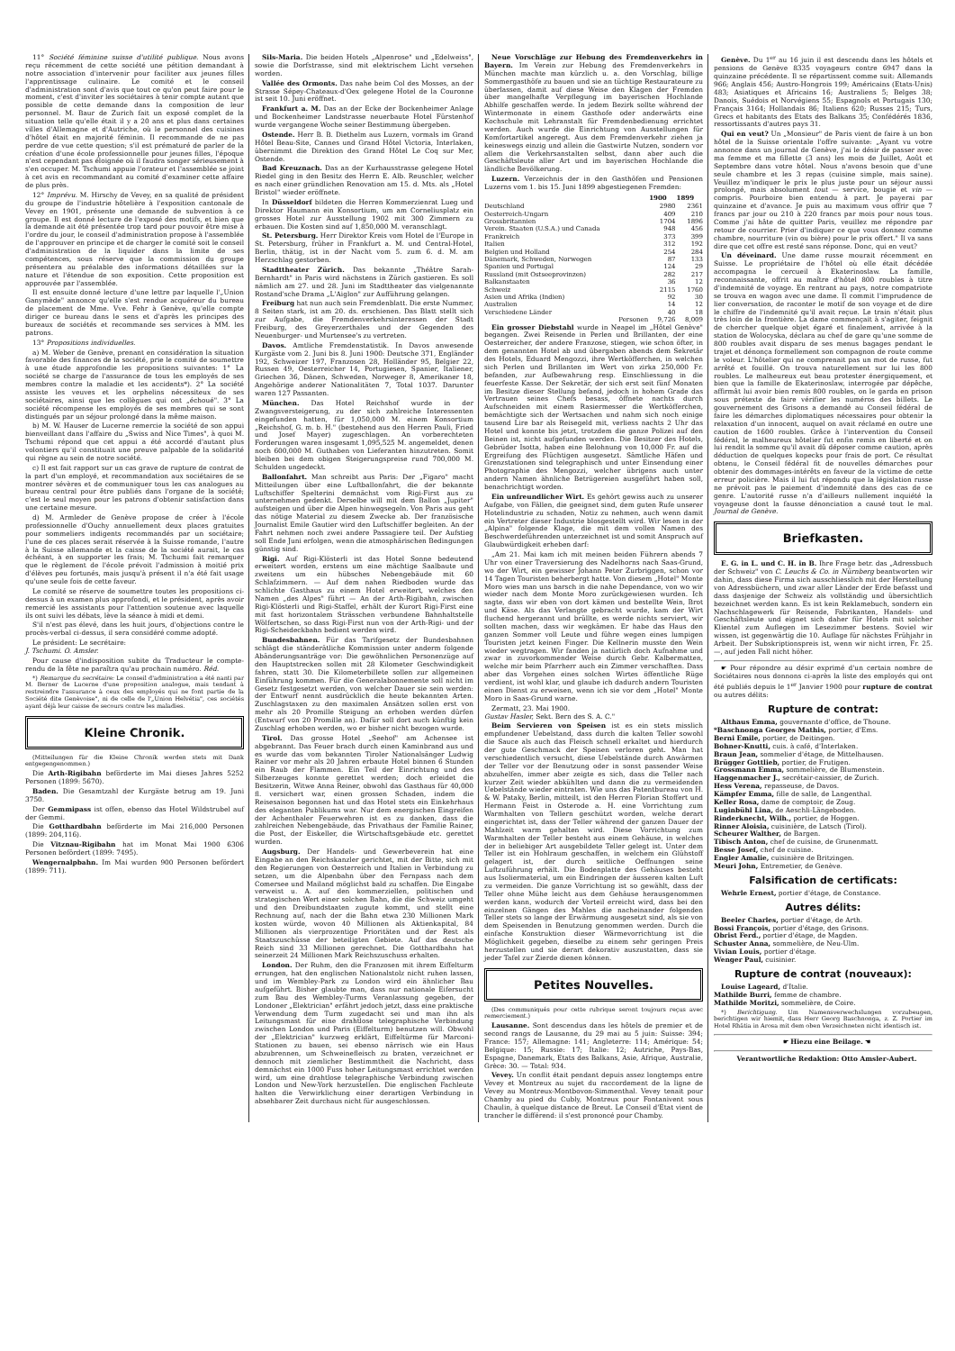11° Société féminine suisse d'utilité publique. Nous avons reçu récemment de cette société une pétition demandant à notre association d'intervenir pour faciliter aux jeunes filles l'apprentissage culinaire. Le comité et le conseil d'administration sont d'avis que tout ce qu'on peut faire pour le moment, c'est d'inviter les sociétaires à tenir compte autant que possible de cette demande dans la composition de leur personnel. M. Baur de Zurich fait un exposé complet de la situation telle qu'elle était il y a 20 ans et plus dans certaines villes d'Allemagne et d'Autriche, où le personnel des cuisines d'hôtel était en majorité féminin. Il recommande de ne pas perdre de vue cette question; s'il est prématuré de parler de la création d'une école professionnelle pour jeunes filles, l'époque n'est cependant pas éloignée où il faudra songer sérieusement à s'en occuper. M. Tschumi appuie l'orateur et l'assemblée se joint à cet avis en recommandant au comité d'examiner cette affaire de plus près.
12° Imprévu. M. Hirschy de Vevey, en sa qualité de président du groupe de l'industrie hôtelière à l'exposition cantonale de Vevey en 1901, présente une demande de subvention à ce groupe. Il est donné lecture de l'exposé des motifs, et bien que la demande ait été présentée trop tard pour pouvoir être mise à l'ordre du jour, le conseil d'administration propose à l'assemblée de l'approuver en principe et de charger le comité soit le conseil d'administration de la liquider dans la limite de ses compétences, sous réserve que la commission du groupe présentera au préalable des informations détaillées sur la nature et l'étendue de son exposition. Cette proposition est approuvée par l'assemblée.
Il est ensuite donné lecture d'une lettre par laquelle l'„Union Ganymède" annonce qu'elle s'est rendue acquéreur du bureau de placement de Mme. Vve. Fehr à Genève, qu'elle compte diriger ce bureau dans le sens et d'après les principes des bureaux de sociétés et recommande ses services à MM. les patrons.
13° Propositions individuelles.
a) M. Weber de Genève, prenant en considération la situation favorable des finances de la société, prie le comité de soumettre à une étude approfondie les propositions suivantes: 1° La société se charge de l'assurance de tous les employés de ses membres contre la maladie et les accidents*). 2° La société assiste les veuves et les orphelins nécessiteux de ses sociétaires, ainsi que les collègues qui ont „échoué". 3° La société récompense les employés de ses membres qui se sont distingués par un séjour prolongé dans la même maison.
b) M. W. Hauser de Lucerne remercie la société de son appui bienveillant dans l'affaire du „Swiss and Nice Times", à quoi M. Tschumi répond que cet appui a été accordé d'autant plus volontiers qu'il constituait une preuve palpable de la solidarité qui règne au sein de notre société.
c) Il est fait rapport sur un cas grave de rupture de contrat de la part d'un employé, et recommandation aux sociétaires de se montrer sévères et de communiquer tous les cas analogues au bureau central pour être publiés dans l'organe de la société; c'est le seul moyen pour les patrons d'obtenir satisfaction dans une certaine mesure.
d) M. Armleder de Genève propose de créer à l'école professionnelle d'Ouchy annuellement deux places gratuites pour sommeliers indigents recommandés par un sociétaire; l'une de ces places serait réservée à la Suisse romande, l'autre à la Suisse allemande et la caisse de la société aurait, le cas échéant, à en supporter les frais; M. Tschumi fait remarquer que le règlement de l'école prévoit l'admission à moitié prix d'élèves peu fortunés, mais jusqu'à présent il n'a été fait usage qu'une seule fois de cette faveur.
Le comité se réserve de soumettre toutes les propositions ci-dessus à un examen plus approfondi, et le président, après avoir remercié les assistants pour l'attention soutenue avec laquelle ils ont suivi les débats, lève la séance à midi et demi.
S'il n'est pas élevé, dans les huit jours, d'objections contre le procès-verbal ci-dessus, il sera considéré comme adopté.
Le président: Le secrétaire:
J. Tschumi. O. Amsler.
Pour cause d'indisposition subite du Traducteur le compte-rendu de la fête ne paraîtra qu'au prochain numéro. Réd.
*) Remarque du secrétaire: Le conseil d'administration a été nanti par M. Berner de Lucerne d'une proposition analogue, mais tendant à restreindre l'assurance à ceux des employés qui ne font partie de la Société dite Genèvoise", ni de celle de l'„Union Helvétia", ces sociétés ayant déjà leur caisse de secours contre les maladies.
Kleine Chronik.
(Mitteilungen für die Kleine Chronik werden stets mit Dank entgegengenommen.)
Die Arth-Rigibahn beförderte im Mai dieses Jahres 5252 Personen (1899: 5670).
Baden. Die Gesamtzahl der Kurgäste betrug am 19. Juni 3750.
Der Gemmipass ist offen, ebenso das Hotel Wildstrubel auf der Gemmi.
Die Gotthardbahn beförderte im Mai 216,000 Personen (1899: 204,116).
Die Vitznau-Rigibahn hat im Monat Mai 1900 6306 Personen befördert (1899: 7495).
Wengernalpbahn. Im Mai wurden 900 Personen befördert (1899: 711).
Sils-Maria. Die beiden Hotels „Alpenrose" und „Edelweiss", sowie die Dorfstrasse, sind mit elektrischem Licht versehen worden.
Vallée des Ormonts. Das nahe beim Col des Mosses, an der Strasse Sépey-Chateaux-d'Oex gelegene Hotel de la Couronne ist seit 10. Juni eröffnet.
Frankfurt a. M. Das an der Ecke der Bockenheimer Anlage und Bockenheimer Landstrasse neuerbaute Hotel Fürstenhof wurde vergangene Woche seiner Bestimmung übergeben.
Ostende. Herr B. B. Diethelm aus Luzern, vormals im Grand Hôtel Beau-Site, Cannes und Grand Hôtel Victoria, Interlaken, übernimmt die Direktion des Grand Hôtel Le Coq sur Mer, Ostende.
Bad Kreuznach. Das an der Kurhausstrasse gelegene Hotel Riedel ging in den Besitz des Herrn E. Alb. Reuschler, welcher es nach einer gründlichen Renovation am 15. d. Mts. als „Hotel Bristol" wieder eröffnete.
In Düsseldorf bildeten die Herren Kommerzienrat Lueg und Direktor Haumann ein Konsortium, um am Corneliusplatz ein grosses Hotel zur Ausstellung 1902 mit 300 Zimmern zu erbauen. Die Kosten sind auf 1,850,000 M. veranschlagt.
St. Petersburg. Herr Direktor Kreis vom Hotel de l'Europe in St. Petersburg, früher in Frankfurt a. M. und Central-Hotel, Berlin, thätig, ist in der Nacht vom 5. zum 6. d. M. am Herzschlag gestorben.
Stadttheater Zürich. Das bekannte „Théâtre Sarah-Bernhardt" in Paris wird nächstens in Zürich gastieren. Es soll nämlich am 27. und 28. Juni im Stadttheater das vielgenannte Rostand'sche Drama „L'Aiglon" zur Aufführung gelangen.
Freiburg hat nun auch sein Fremdenblatt. Die erste Nummer, 8 Seiten stark, ist am 20. ds. erschienen. Das Blatt stellt sich zur Aufgabe, die Fremdenverkehrsinteressen der Stadt Freiburg, des Greyerzerthales und der Gegenden des Neuenburger- und Murtensee's zu vertreten.
Davos. Amtliche Fremdenstatistik. In Davos anwesende Kurgäste vom 2. Juni bis 8. Juni 1900: Deutsche 371, Engländer 192, Schweizer 197, Franzosen 28, Holländer 95, Belgier 22, Russen 49, Oesterreicher 14, Portugiesen, Spanier, Italiener, Griechen 36, Dänen, Schweden, Norweger 8, Amerikaner 18, Angehörige anderer Nationalitäten 7, Total 1037. Darunter waren 127 Passanten.
München. Das Hotel Reichshof wurde in der Zwangsversteigerung, zu der sich zahlreiche Interessenten eingefunden hatten, für 1,050,000 M. einem Konsortium „Reichshof, G. m. b. H." (bestehend aus den Herren Pauli, Fried und Josef Mayer) zugeschlagen. An vorberechteten Forderungen waren insgesamt 1,095,525 M. angemeldet, denen noch 600,000 M. Guthaben von Lieferanten hinzutreten. Somit bleiben bei dem obigen Steigerungspreise rund 700,000 M. Schulden ungedeckt.
Ballonfahrt. Man schreibt aus Paris: Der „Figaro" macht Mitteilungen über eine Luftballonfahrt, die der bekannte Luftschiffer Spelterini demnächst vom Rigi-First aus zu unternehmen gedenkt. Derselbe will mit dem Ballon „Jupiter" aufsteigen und über die Alpen hinwegsegeln. Von Paris aus geht das nötige Material zu diesem Zwecke ab. Der französische Journalist Emile Gautier wird den Luftschiffer begleiten. An der Fahrt nehmen noch zwei andere Passagiere teil. Der Aufstieg soll Ende Juni erfolgen, wenn die atmosphärischen Bedingungen günstig sind.
Rigi. Auf Rigi-Klösterli ist das Hotel Sonne bedeutend erweitert worden, erstens um eine mächtige Saalbaute und zweitens um ein hübsches Nebengebäude mit 60 Schlafzimmern. — Auf dem nahen Riedboden wurde das schlichte Gasthaus zu einem Hotel erweitert, welches den Namen „des Alpes" führt — An der Arth-Rigibahn, zwischen Rigi-Klösterli und Rigi-Staffel, erhält der Kurort Rigi-First eine mit fast horizontalem Strässchen verbundene Bahnhaltstelle Wölfertschen, so dass Rigi-First nun von der Arth-Rigi- und der Rigi-Scheideckbahn bedient werden wird.
Bundesbahnen. Für das Tarifgesetz der Bundesbahnen schlägt die ständerätliche Kommission unter anderm folgende Abänderungsanträge vor: Die gewöhnlichen Personenzüge auf den Hauptstrecken sollen mit 28 Kilometer Geschwindigkeit fahren, statt 30. Die Kilometerbillete sollen zur allgemeinen Einführung kommen. Für die Generalabonnemente soll nicht im Gesetz festgesetzt werden, von welcher Dauer sie sein werden: der Entwurf nennt ausdrücklich die heute bekannten Arten. Zuschlagstaxen zu den maximalen Ansätzen sollen erst von mehr als 20 Promille Steigung an erhoben werden dürfen (Entwurf von 20 Promille an). Dafür soll dort auch künftig kein Zuschlag erhoben werden, wo er bisher nicht bezogen wurde.
Tirol. Das grosse Hotel „Seehof" am Achensee ist abgebrannt. Das Feuer brach durch einen Kaminbrand aus und es wurde das vom bekannten Tiroler Nationalsänger Ludwig Rainer vor mehr als 20 Jahren erbaute Hotel binnen 6 Stunden ein Raub der Flammen. Ein Teil der Einrichtung und des Silberzeuges konnte gerettet werden; doch erleidet die Besitzerin, Witwe Anna Reiner, obwohl das Gasthaus für 40,000 fl. versichert war, einen grossen Schaden, indem die Reisesaison begonnen hat und das Hotel stets ein Einkehrhaus des eleganten Publikums war. Nur dem energischen Eingreifen der Achenthaler Feuerwehren ist es zu danken, dass die zahlreichen Nebengebäude, das Privathaus der Familie Rainer, die Post, der Eiskeller, die Wirtschaftsgebäude etc. gerettet wurden.
Augsburg. Der Handels- und Gewerbeverein hat eine Eingabe an den Reichskanzler gerichtet, mit der Bitte, sich mit den Regierungen von Oesterreich und Italien in Verbindung zu setzen, um die Alpenbahn über den Fernpass nach dem Comersee und Mailand möglichst bald zu schaffen. Die Eingabe verweist u. A. auf den kommerziellen, politischen und strategischen Wert einer solchen Bahn, die die Schweiz umgeht und den Dreibundstaaten zugute kommt, und stellt eine Rechnung auf, nach der die Bahn etwa 230 Millionen Mark kosten würde, wovon 40 Millionen als Aktienkapital, 84 Millionen als vierprozentige Prioritäten und der Rest als Staatszuschüsse der beteiligten Gebiete. Auf das deutsche Reich sind 33 Millionen gerechnet. Die Gotthardbahn hat seinerzeit 24 Millionen Mark Reichszuschuss erhalten.
London. Der Ruhm, den die Franzosen mit ihrem Eiffelturm errungen, hat den englischen Nationalstolz nicht ruhen lassen, und im Wembley-Park zu London wird ein ähnlicher Bau aufgeführt. Bisher glaubte man, dass nur nationale Eifersucht zum Bau des Wembley-Turms Veranlassung gegeben, der Londoner „Elektrician" erfährt jedoch jetzt, dass eine praktische Verwendung dem Turm zugedacht sei und man ihn als Leitungsmast für eine drahtlose telegraphische Verbindung zwischen London und Paris (Eiffelturm) benutzen will. Obwohl der „Elektrician" kurzweg erklärt, Eiffeltürme für Marconi-Stationen zu bauen, sei ebenso närrisch wie ein Haus abzubrennen, um Schweinefleisch zu braten, verzeichnet er dennoch mit ziemlicher Bestimmtheit die Nachricht, dass demnächst ein 1000 Fuss hoher Leitungsmast errichtet werden wird, um eine drahtlose telegraphische Verbindung zwischen London und New-York herzustellen. Die englischen Fachleute halten die Verwirklichung einer derartigen Verbindung in absehbarer Zeit durchaus nicht für ausgeschlossen.
Neue Vorschläge zur Hebung des Fremdenverkehrs in Bayern. Im Verein zur Hebung des Fremdenverkehrs in München machte man kürzlich u. a. den Vorschlag, billige Sommergasthöfe zu bauen und sie an tüchtige Restaurateure zu überlassen, damit auf diese Weise den Klagen der Fremden über mangelhafte Verpflegung im bayerischen Hochlande Abhilfe geschaffen werde. In jedem Bezirk sollte während der Wintermonate in einem Gasthofe oder anderwärts eine Kochschule mit Lehranstalt für Fremdenbedienung errichtet werden. Auch wurde die Einrichtung von Ausstellungen für Komfortartikel angeregt. Aus dem Fremdenverkehr ziehen ja keineswegs einzig und allein die Gastwirte Nutzen, sondern vor allem die Verkehrsanstalten selbst, dann aber auch die Geschäftsleute aller Art und im bayerischen Hochlande die ländliche Bevölkerung.
Luzern. Verzeichnis der in den Gasthöfen und Pensionen Luzerns vom 1. bis 15. Juni 1899 abgestiegenen Fremden:
| | 1900 | 1899 |
| --- | --- | --- |
| Deutschland | 2980 | 2361 |
| Oesterreich-Ungarn | 409 | 210 |
| Grossbritannien | 1704 | 1896 |
| Verein. Staaten (U.S.A.) und Canada | 948 | 456 |
| Frankreich | 373 | 399 |
| Italien | 312 | 192 |
| Belgien und Holland | 254 | 284 |
| Dänemark, Schweden, Norwegen | 87 | 133 |
| Spanien und Portugal | 124 | 29 |
| Russland (mit Ostseeprovinzen) | 282 | 217 |
| Balkanstaaten | 36 | 12 |
| Schweiz | 2115 | 1760 |
| Asien und Afrika (Indien) | 92 | 30 |
| Australien | 14 | 12 |
| Verschiedene Länder | 40 | 18 |
| Personen | 9,726 | 8,009 |
Ein grosser Diebstahl wurde in Neapel im „Hôtel Genève" begangen. Zwei Reisende in Perlen und Brillanten, der eine Oesterreicher, der andere Franzose, stiegen, wie schon öfter, in dem genannten Hotel ab und übergaben abends dem Sekretär des Hotels, Eduard Mengozzi, ihre Wertköfferchen, in welchen sich Perlen und Brillanten im Wert von zirka 250,000 Fr. befanden, zur Aufbewahrung resp. Einschliessung in die feuerfeste Kasse. Der Sekretär, der sich erst seit fünf Monaten im Besitze dieser Stellung befand, jedoch in hohem Grade das Vertrauen seines Chefs besass, öffnete nachts durch Aufschneiden mit einem Rasiermesser die Wertköfferchen, bemächtigte sich der Wertsachen und nahm sich noch einige tausend Lire bar als Reisegeld mit, verliess nachts 2 Uhr das Hotel und konnte bis jetzt, trotzdem die ganze Polizei auf den Beinen ist, nicht aufgefunden werden. Die Besitzer des Hotels, Gebrüder Isotta, haben eine Belohnung von 10,000 Fr. auf die Ergreifung des Flüchtigen ausgesetzt. Sämtliche Häfen und Grenzstationen sind telegraphisch und unter Einsendung einer Photographie des Mengozzi, welcher übrigens auch unter andern Namen ähnliche Betrügereien ausgeführt haben soll, benachrichtigt worden.
Ein unfreundlicher Wirt. Es gehört gewiss auch zu unserer Aufgabe, von Fällen, die geeignet sind, dem guten Rufe unserer Hotelindustrie zu schaden, Notiz zu nehmen, auch wenn damit ein Vertreter dieser Industrie blosgestellt wird. Wir lesen in der „Alpina" folgende Klage, die mit dem vollen Namen des Beschwerdeführenden unterzeichnet ist und somit Anspruch auf Glaubwürdigkeit erheben darf:
„Am 21. Mai kam ich mit meinen beiden Führern abends 7 Uhr von einer Traversierung des Nadelhorns nach Saas-Grund, wo der Wirt, ein gewisser Johann Peter Zurbriggen, schon vor 14 Tagen Touristen beherbergt hatte. Von diesem „Hotel" Monte Moro wies man uns barsch in die nahe Dependance, von wo wir wieder nach dem Monte Moro zurückgewiesen wurden. Ich sagte, dass wir eben von dort kämen und bestellte Wein, Brot und Käse. Als das Verlangte gebracht wurde, kam der Wirt fluchend hergerannt und brüllte, es werde nichts serviert, wir sollten machen, dass wir wegkämen. Er habe das Haus den ganzen Sommer voll Leute und führe wegen eines lumpigen Touristen jetzt keinen Finger. Die Kellnerin musste den Wein wieder wegtragen. Wir fanden ja natürlich doch Aufnahme und zwar in zuvorkommender Weise durch Gebr. Kalbermatten, welche mir beim Pfarrherr auch ein Zimmer verschafften. Dass aber das Vorgehen eines solchen Wirtes öffentliche Rüge verdient, ist wohl klar, und glaube ich dadurch andern Touristen einen Dienst zu erweisen, wenn ich sie vor dem „Hotel" Monte Moro in Saas-Grund warne.
Zermatt, 23. Mai 1900.
Gustav Hasler, Sekt. Bern des S. A. C."
Beim Servieren von Speisen ist es ein stets misslich empfundener Uebelstand, dass durch die kalten Teller sowohl die Sauce als auch das Fleisch schnell erkaltet und hierdurch der gute Geschmack der Speisen verloren geht. Man hat verschiedentlich versucht, diese Uebelstände durch Anwärmen der Teller vor der Benutzung oder in sonst passender Weise abzuhelfen, immer aber zeigte es sich, dass die Teller nach kurzer Zeit wieder abkühlten und dann die zu vermeidenden Uebelstände wieder eintraten. Wie uns das Patentbureau von H. & W. Pataky, Berlin, mitteilt, ist den Herren Florian Stoffert und Hermann Feist in Osterode a. H. eine Vorrichtung zum Warmhalten von Tellern geschützt worden, welche derart eingerichtet ist, dass der Teller während der ganzen Dauer der Mahlzeit warm gehalten wird. Diese Vorrichtung zum Warmhalten der Teller besteht aus einem Gehäuse, in welches der in beliebiger Art ausgebildete Teller gelegt ist. Unter dem Teller ist ein Hohlraum geschaffen, in welchem ein Glühstoff gelagert ist, der durch seitliche Oeffnungen seine Luftzuführung erhält. Die Bodenplatte des Gehäuses besteht aus Isoliermaterial, um ein Eindringen der äusseren kalten Luft zu vermeiden. Die ganze Vorrichtung ist so gewählt, dass der Teller ohne Mühe leicht aus dem Gehäuse herausgenommen werden kann, wodurch der Vorteil erreicht wird, dass bei den einzelnen Gängen des Mahles die nacheinander folgenden Teller stets so lange der Erwärmung ausgesetzt sind, als sie von dem Speisenden in Benutzung genommen werden. Durch die einfache Konstruktion dieser Wärmevorrichtung ist die Möglichkeit gegeben, dieselbe zu einem sehr geringen Preis herzustellen und sie derart dekorativ auszustatten, dass sie jeder Tafel zur Zierde dienen können.
Petites Nouvelles.
(Des communiqués pour cette rubrique seront toujours reçus avec remerciement.)
Lausanne. Sont descendus dans les hôtels de premier et de second rangs de Lausanne, du 29 mai au 5 juin: Suisse: 394; France: 157; Allemagne: 141; Angleterre: 114; Amérique: 54; Belgique: 15; Russie: 17; Italie: 12; Autriche, Pays-Bas, Espagne, Danemark, Etats des Balkans, Asie, Afrique, Australie, Grèce: 30. — Total: 934.
Vevey. Un conflit était pendant depuis assez longtemps entre Vevey et Montreux au sujet du raccordement de la ligne de Vevey au Montreux-Montbovon-Simmenthal. Vevey tenait pour Chamby au pied du Cubly, Montreux pour Fontanivent sous Chaulin, à quelque distance de Breut. Le Conseil d'Etat vient de trancher le différend: il s'est prononcé pour Chamby.
Genève. Du 1<sup>er</sup> au 16 juin il est descendu dans les hôtels et pensions de Genève 8335 voyageurs contre 6947 dans la quinzaine précédente. Il se répartissent comme suit: Allemands 966; Anglais 456; Austro-Hongrois 199; Américains (Etats-Unis) 483; Asiatiques et Africains 16; Australiens 5; Belges 38; Danois, Suédois et Norvégiens 55; Espagnols et Portugais 130; Français 3164; Hollandais 86; Italiens 620; Russes 215; Turs, Grecs et habitants des Etats des Balkans 35; Confédérés 1836, ressortissants d'autres pays 31.
Qui en veut? Un „Monsieur" de Paris vient de faire à un bon hôtel de la Suisse orientale l'offre suivante: „Ayant vu votre annonce dans un journal de Genève, j'ai le désir de passer avec ma femme et ma fillette (3 ans) les mois de Juillet, Août et Septembre dans votre hôtel. Nous n'avons besoin que d'une seule chambre et les 3 repas (cuisine simple, mais saine). Veuillez m'indiquer le prix le plus juste pour un séjour aussi prolongé, mais absolument tout — service, bougie et vin — compris. Pourboire bien entendu à part. Je payerai par quinzaine et d'avance. Je puis au maximum vous offrir que 7 francs par jour ou 210 à 220 francs par mois pour nous tous. Comme j'ai hâte de quitter Paris, veuillez me répondre par retour de courrier. Prier d'indiquer ce que vous donnez comme chambre, nourriture (vin ou bière) pour le prix offert." Il va sans dire que cet offre est resté sans réponse. Donc, qui en veut?
Un déveinard. Une dame russe mourait récemment en Suisse. Le propriétaire de l'hôtel où elle était décédée accompagna le cercueil à Ekaterinoslaw. La famille, reconnaissante, offrit au maître d'hôtel 800 roubles à titre d'indemnité de voyage. En rentrant au pays, notre compatriote se trouva en wagon avec une dame. Il commit l'imprudence de lier conversation, de raconter le motif de son voyage et de dire le chiffre de l'indemnité qu'il avait reçue. Le train n'était plus très loin de la frontière. La dame commençait à s'agiter, feignit de chercher quelque objet égaré et finalement, arrivée à la station de Wolocyska, déclara au chef de gare qu'une somme de 800 roubles avait disparu de ses menus bagages pendant le trajet et dénonça formellement son compagnon de route comme le voleur. L'hôtelier qui ne comprenait pas un mot de russe, fut arrêté et fouillé. On trouva naturellement sur lui les 800 roubles. Le malheureux eut beau protester énergiquement, et bien que la famille de Ekaterinoslaw, interrogée par dépêche, affirmât lui avoir bien remis 800 roubles, on le garda en prison sous prétexte de faire vérifier les numéros des billets. Le gouvernement des Grisons a demandé au Conseil fédéral de faire les démarches diplomatiques nécessaires pour obtenir la relaxation d'un innocent, auquel on avait réclamé en outre une caution de 1600 roubles. Grâce à l'intervention du Conseil fédéral, le malheureux hôtelier fut enfin remis en liberté et on lui rendit la somme qu'il avait dû déposer comme caution, après déduction de quelques kopecks pour frais de port. Ce résultat obtenu, le Conseil fédéral fit de nouvelles démarches pour obtenir des dommages-intérêts en faveur de la victime de cette erreur policière. Mais il lui fut répondu que la législation russe ne prévoit pas le paiement d'indemnité dans des cas de ce genre. L'autorité russe n'a d'ailleurs nullement inquiété la voyageuse dont la fausse dénonciation a causé tout le mal. Journal de Genève.
Briefkasten.
E. G. in L. und C. H. in B. Ihre Frage betr. das „Adressbuch der Schweiz" von C. Leuchs & Co. in Nürnberg beantworten wir dahin, dass diese Firma sich ausschliesslich mit der Herstellung von Adressbüchern, und zwar aller Länder der Erde befasst und dass dasjenige der Schweiz als vollständig und übersichtlich bezeichnet werden kann. Es ist kein Reklamebuch, sondern ein Nachschlagewerk für Reisende, Fabrikanten, Handels- und Geschäftsleute und eignet sich daher für Hotels mit solcher Klientel zum Auflegen im Lesezimmer bestens. Soviel wir wissen, ist gegenwärtig die 10. Auflage für nächstes Frühjahr in Arbeit. Der Subskriptionspreis ist, wenn wir nicht irren, Fr. 25.—, auf jeden Fall nicht höher.
☛ Pour répondre au désir exprimé d'un certain nombre de Sociétaires nous donnons ci-après la liste des employés qui ont été publiés depuis le 1<sup>er</sup> Janvier 1900 pour rupture de contrat ou autres délits:
Rupture de contrat:
Althaus Emma, gouvernante d'office, de Thoune.
*Baschnonga Georges Mathis, portier, d'Ems.
Berni Emile, portier, de Deitingen.
Bohner-Knutti, cuis. à café, d'Interlaken.
Braun Jean, sommelier d'étage, de Mittelhausen.
Brügger Gottlieb, portier, de Frutigen.
Grossmann Emma, sommelière, de Blumenstein.
Haggenmacher J., secrétair-caissier, de Zurich.
Hess Verena, repasseuse, de Davos.
Kämpfer Emma, fille de salle, de Langenthal.
Keller Rosa, dame de comptoir, de Zoug.
Luginbühl Lina, de Aeschli-Längeboden.
Rinderknecht, Wilh., portier, de Hoggen.
Rinner Aloisia, cuisinière, de Latsch (Tirol).
Scheurer Walther, de Bargen.
Tibisch Anton, chef de cuisine, de Grunenmatt.
Besse Josef, chef de cuisine.
Engler Amalie, cuisinière de Britzingen.
Meuri John, Entremetier, de Genève.
Falsification de certificats:
Wehrle Ernest, portier d'étage, de Constance.
Autres délits:
Beeler Charles, portier d'étage, de Arth.
Bossi François, portier d'étage, des Grisons.
Obrist Ferd., portier d'étage, de Magden.
Schuster Anna, sommelière, de Neu-Ulm.
Vivian Louis, portier d'étage.
Wenger Paul, cuisinier.
Rupture de contrat (nouveaux):
Louise Lageard, d'Italie.
Mathilde Burri, femme de chambre.
Mathilde Moritzi, sommelière, de Coire.
*) Berichtigung. Um Namensverwechslungen vorzubeugen, berichtigen wir hiemit, dass Herr Georg Baschnonga, z. Z. Portier im Hotel Rhätia in Arosa mit dem oben Verzeichneten nicht identisch ist.
☛ Hiezu eine Beilage. ☚
Verantwortliche Redaktion: Otto Amsler-Aubert.